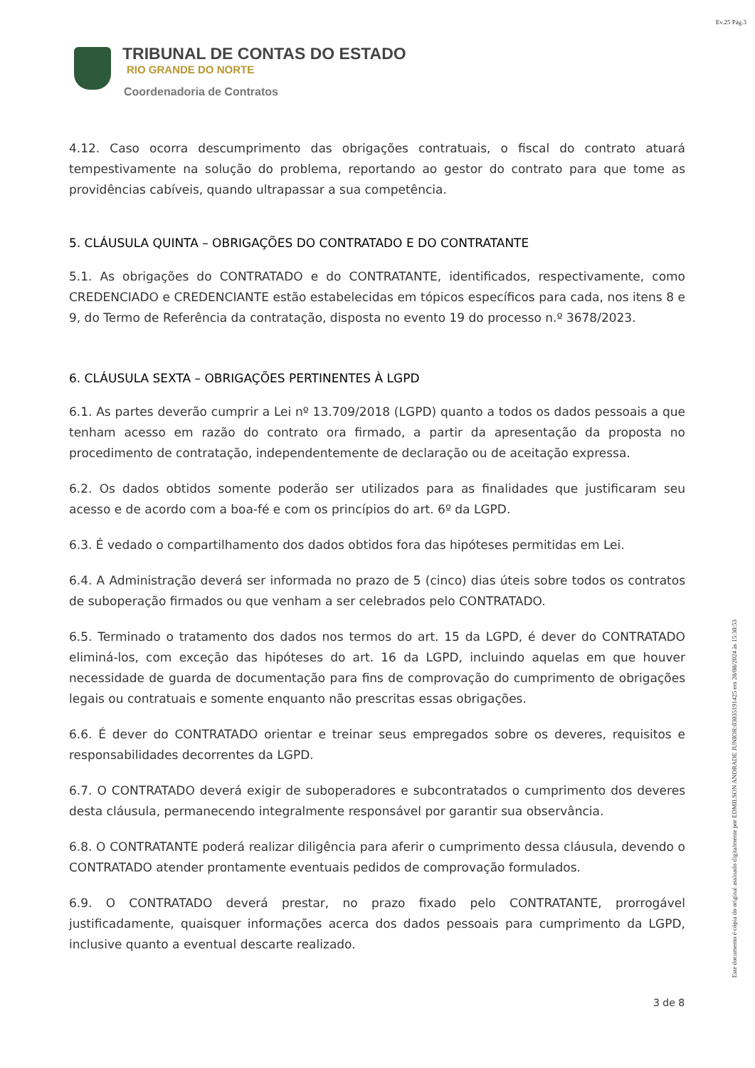Ev.25 Pág.3
TRIBUNAL DE CONTAS DO ESTADO
RIO GRANDE DO NORTE
Coordenadoria de Contratos
4.12. Caso ocorra descumprimento das obrigações contratuais, o fiscal do contrato atuará tempestivamente na solução do problema, reportando ao gestor do contrato para que tome as providências cabíveis, quando ultrapassar a sua competência.
5. CLÁUSULA QUINTA – OBRIGAÇÕES DO CONTRATADO E DO CONTRATANTE
5.1. As obrigações do CONTRATADO e do CONTRATANTE, identificados, respectivamente, como CREDENCIADO e CREDENCIANTE estão estabelecidas em tópicos específicos para cada, nos itens 8 e 9, do Termo de Referência da contratação, disposta no evento 19 do processo n.º 3678/2023.
6. CLÁUSULA SEXTA – OBRIGAÇÕES PERTINENTES À LGPD
6.1. As partes deverão cumprir a Lei nº 13.709/2018 (LGPD) quanto a todos os dados pessoais a que tenham acesso em razão do contrato ora firmado, a partir da apresentação da proposta no procedimento de contratação, independentemente de declaração ou de aceitação expressa.
6.2. Os dados obtidos somente poderão ser utilizados para as finalidades que justificaram seu acesso e de acordo com a boa-fé e com os princípios do art. 6º da LGPD.
6.3. É vedado o compartilhamento dos dados obtidos fora das hipóteses permitidas em Lei.
6.4. A Administração deverá ser informada no prazo de 5 (cinco) dias úteis sobre todos os contratos de suboperação firmados ou que venham a ser celebrados pelo CONTRATADO.
6.5. Terminado o tratamento dos dados nos termos do art. 15 da LGPD, é dever do CONTRATADO eliminá-los, com exceção das hipóteses do art. 16 da LGPD, incluindo aquelas em que houver necessidade de guarda de documentação para fins de comprovação do cumprimento de obrigações legais ou contratuais e somente enquanto não prescritas essas obrigações.
6.6. É dever do CONTRATADO orientar e treinar seus empregados sobre os deveres, requisitos e responsabilidades decorrentes da LGPD.
6.7. O CONTRATADO deverá exigir de suboperadores e subcontratados o cumprimento dos deveres desta cláusula, permanecendo integralmente responsável por garantir sua observância.
6.8. O CONTRATANTE poderá realizar diligência para aferir o cumprimento dessa cláusula, devendo o CONTRATADO atender prontamente eventuais pedidos de comprovação formulados.
6.9. O CONTRATADO deverá prestar, no prazo fixado pelo CONTRATANTE, prorrogável justificadamente, quaisquer informações acerca dos dados pessoais para cumprimento da LGPD, inclusive quanto a eventual descarte realizado.
3 de 8
Este documento é cópia do original assinado digitalmente por EDMILSON ANDRADE JUNIOR:03035191425 em 28/08/2024 às 15:30:53